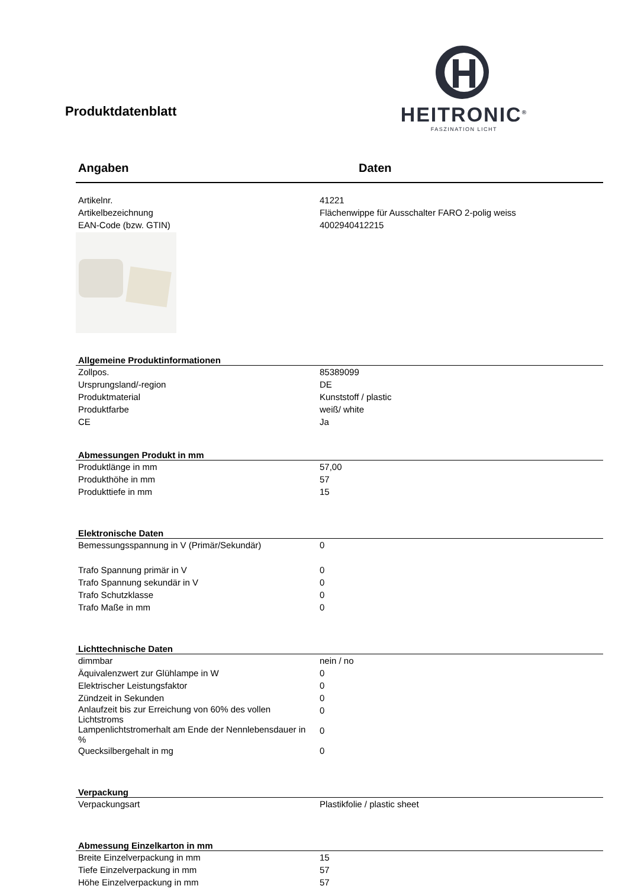Produktdatenblatt
HEITRONIC<sup>®</sup>
FASZINATION LICHT
Angaben Daten
| Artikelnr. | 41221 |
| Artikelbezeichnung | Flächenwippe für Ausschalter FARO 2-polig weiss |
| EAN-Code (bzw. GTIN) | 4002940412215 |
| Allgemeine Produktinformationen | |
| --- | --- |
| Zollpos. | 85389099 |
| Ursprungsland/-region | DE |
| Produktmaterial | Kunststoff / plastic |
| Produktfarbe | weiß/ white |
| CE | Ja |
| Abmessungen Produkt in mm | |
| --- | --- |
| Produktlänge in mm | 57,00 |
| Produkthöhe in mm | 57 |
| Produkttiefe in mm | 15 |
| Elektronische Daten | |
| --- | --- |
| Bemessungsspannung in V (Primär/Sekundär) | 0 |
| Trafo Spannung primär in V | 0 |
| Trafo Spannung sekundär in V | 0 |
| Trafo Schutzklasse | 0 |
| Trafo Maße in mm | 0 |
| Lichttechnische Daten | |
| --- | --- |
| dimmbar | nein / no |
| Äquivalenzwert zur Glühlampe in W | 0 |
| Elektrischer Leistungsfaktor | 0 |
| Zündzeit in Sekunden | 0 |
| Anlaufzeit bis zur Erreichung von 60% des vollen Lichtstroms | 0 |
| Lampenlichtstromerhalt am Ende der Nennlebensdauer in % | 0 |
| Quecksilbergehalt in mg | 0 |
| Verpackung | |
| --- | --- |
| Verpackungsart | Plastikfolie / plastic sheet |
| Abmessung Einzelkarton in mm | |
| --- | --- |
| Breite Einzelverpackung in mm | 15 |
| Tiefe Einzelverpackung in mm | 57 |
| Höhe Einzelverpackung in mm | 57 |